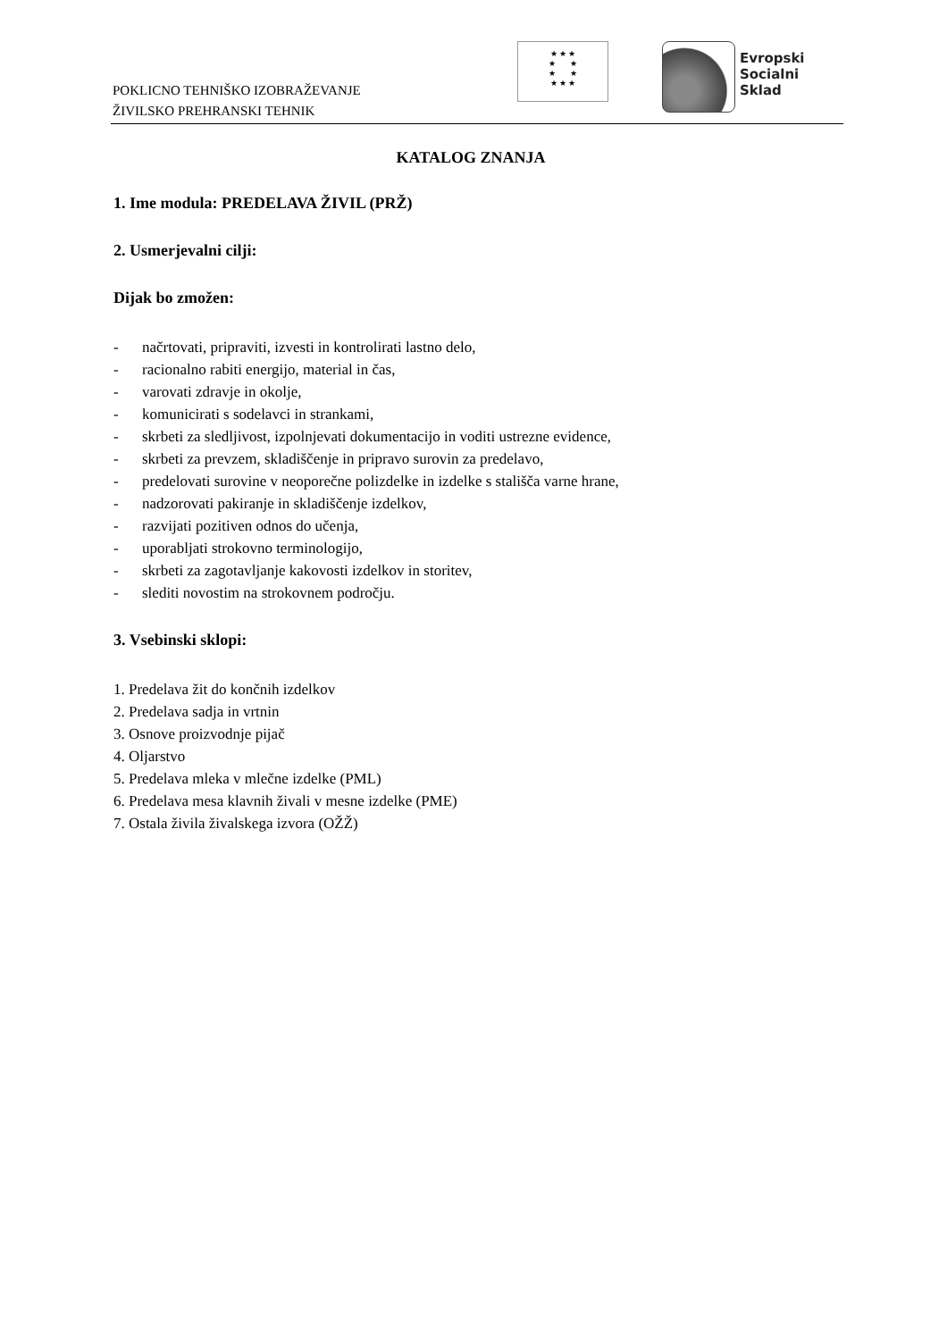POKLICNO TEHNIŠKO IZOBRAŽEVANJE
ŽIVILSKO PREHRANSKI TEHNIK
★ ★ ★
★ ★
★ ★
★ ★ ★
Evropski
Socialni
Sklad
KATALOG ZNANJA
1. Ime modula: PREDELAVA ŽIVIL (PRŽ)
2. Usmerjevalni cilji:
Dijak bo zmožen:
- načrtovati, pripraviti, izvesti in kontrolirati lastno delo,
- racionalno rabiti energijo, material in čas,
- varovati zdravje in okolje,
- komunicirati s sodelavci in strankami,
- skrbeti za sledljivost, izpolnjevati dokumentacijo in voditi ustrezne evidence,
- skrbeti za prevzem, skladiščenje in pripravo surovin za predelavo,
- predelovati surovine v neoporečne polizdelke in izdelke s stališča varne hrane,
- nadzorovati pakiranje in skladiščenje izdelkov,
- razvijati pozitiven odnos do učenja,
- uporabljati strokovno terminologijo,
- skrbeti za zagotavljanje kakovosti izdelkov in storitev,
- slediti novostim na strokovnem področju.
3. Vsebinski sklopi:
1. Predelava žit do končnih izdelkov
2. Predelava sadja in vrtnin
3. Osnove proizvodnje pijač
4. Oljarstvo
5. Predelava mleka v mlečne izdelke (PML)
6. Predelava mesa klavnih živali v mesne izdelke (PME)
7. Ostala živila živalskega izvora (OŽŽ)